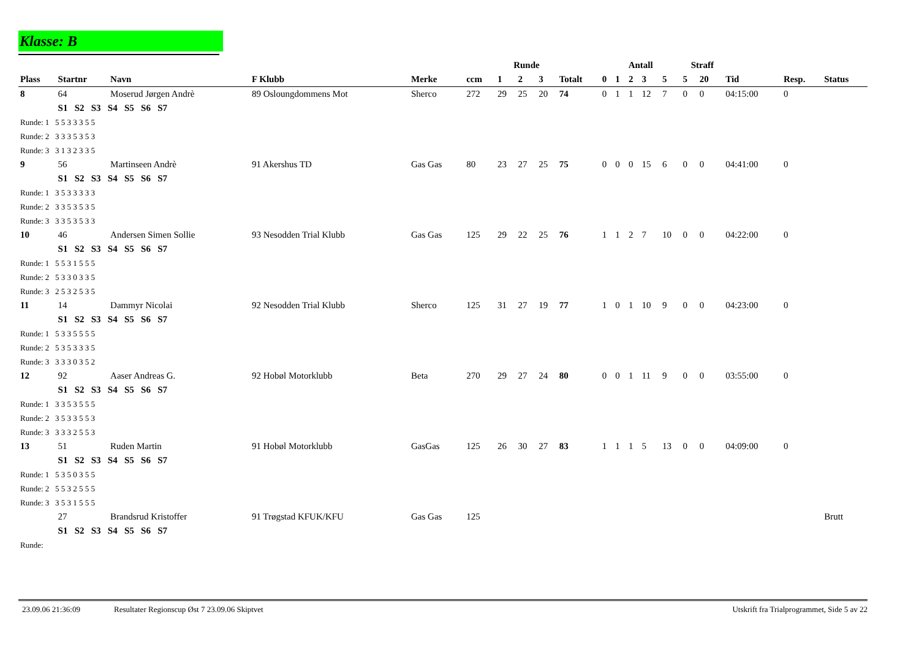Klasse: B
| | | | | | | Runde | | | | Antall | | | | | Straff | | | | |
| --- | --- | --- | --- | --- | --- | --- | --- | --- | --- | --- | --- | --- | --- | --- | --- | --- | --- | --- | --- |
| Plass | Startnr | Navn | F Klubb | Merke | ccm | 1 | 2 | 3 | Totalt | 0 | 1 | 2 | 3 | 5 | 5 | 20 | Tid | Resp. | Status |
| 8 | 64 | Moserud Jørgen Andrè | 89 Osloungdommens Mot | Sherco | 272 | 29 | 25 | 20 | 74 | 0 | 1 | 1 | 12 | 7 | 0 | 0 | 04:15:00 | 0 | |
| | S1 S2 S3 S4 S5 S6 S7 | | | | | | | | | | | | | | | | | | |
| Runde: 1 5 5 3 3 3 5 5 | | | | | | | | | | | | | | | | | | | |
| Runde: 2 3 3 3 5 3 5 3 | | | | | | | | | | | | | | | | | | | |
| Runde: 3 3 1 3 2 3 3 5 | | | | | | | | | | | | | | | | | | | |
| 9 | 56 | Martinseen Andrè | 91 Akershus TD | Gas Gas | 80 | 23 | 27 | 25 | 75 | 0 | 0 | 0 | 15 | 6 | 0 | 0 | 04:41:00 | 0 | |
| | S1 S2 S3 S4 S5 S6 S7 | | | | | | | | | | | | | | | | | | |
| Runde: 1 3 5 3 3 3 3 3 | | | | | | | | | | | | | | | | | | | |
| Runde: 2 3 3 5 3 5 3 5 | | | | | | | | | | | | | | | | | | | |
| Runde: 3 3 3 5 3 5 3 3 | | | | | | | | | | | | | | | | | | | |
| 10 | 46 | Andersen Simen Sollie | 93 Nesodden Trial Klubb | Gas Gas | 125 | 29 | 22 | 25 | 76 | 1 | 1 | 2 | 7 | 10 | 0 | 0 | 04:22:00 | 0 | |
| | S1 S2 S3 S4 S5 S6 S7 | | | | | | | | | | | | | | | | | | |
| Runde: 1 5 5 3 1 5 5 5 | | | | | | | | | | | | | | | | | | | |
| Runde: 2 5 3 3 0 3 3 5 | | | | | | | | | | | | | | | | | | | |
| Runde: 3 2 5 3 2 5 3 5 | | | | | | | | | | | | | | | | | | | |
| 11 | 14 | Dammyr Nicolai | 92 Nesodden Trial Klubb | Sherco | 125 | 31 | 27 | 19 | 77 | 1 | 0 | 1 | 10 | 9 | 0 | 0 | 04:23:00 | 0 | |
| | S1 S2 S3 S4 S5 S6 S7 | | | | | | | | | | | | | | | | | | |
| Runde: 1 5 3 3 5 5 5 5 | | | | | | | | | | | | | | | | | | | |
| Runde: 2 5 3 5 3 3 3 5 | | | | | | | | | | | | | | | | | | | |
| Runde: 3 3 3 3 0 3 5 2 | | | | | | | | | | | | | | | | | | | |
| 12 | 92 | Aaser Andreas G. | 92 Hobøl Motorklubb | Beta | 270 | 29 | 27 | 24 | 80 | 0 | 0 | 1 | 11 | 9 | 0 | 0 | 03:55:00 | 0 | |
| | S1 S2 S3 S4 S5 S6 S7 | | | | | | | | | | | | | | | | | | |
| Runde: 1 3 3 5 3 5 5 5 | | | | | | | | | | | | | | | | | | | |
| Runde: 2 3 5 3 3 5 5 3 | | | | | | | | | | | | | | | | | | | |
| Runde: 3 3 3 3 2 5 5 3 | | | | | | | | | | | | | | | | | | | |
| 13 | 51 | Ruden Martin | 91 Hobøl Motorklubb | GasGas | 125 | 26 | 30 | 27 | 83 | 1 | 1 | 1 | 5 | 13 | 0 | 0 | 04:09:00 | 0 | |
| | S1 S2 S3 S4 S5 S6 S7 | | | | | | | | | | | | | | | | | | |
| Runde: 1 5 3 5 0 3 5 5 | | | | | | | | | | | | | | | | | | | |
| Runde: 2 5 5 3 2 5 5 5 | | | | | | | | | | | | | | | | | | | |
| Runde: 3 3 5 3 1 5 5 5 | | | | | | | | | | | | | | | | | | | |
| | 27 | Brandsrud Kristoffer | 91 Trøgstad KFUK/KFU | Gas Gas | 125 | | | | | | | | | | | | | | Brutt |
| | S1 S2 S3 S4 S5 S6 S7 | | | | | | | | | | | | | | | | | | |
| Runde: | | | | | | | | | | | | | | | | | | | |
23.09.06 21:36:09 Resultater Regionscup Øst 7 23.09.06 Skiptvet Utskrift fra Trialprogrammet, Side 5 av 22